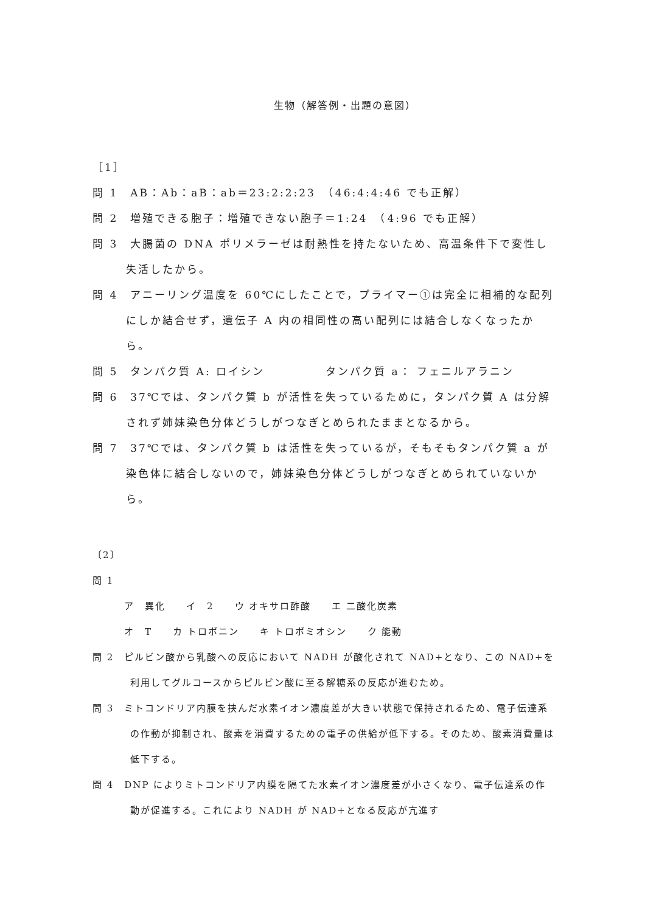生物（解答例・出題の意図）
［1］
問 1　AB：Ab：aB：ab＝23:2:2:23　（46:4:4:46 でも正解）
問 2　増殖できる胞子：増殖できない胞子＝1:24　（4:96 でも正解）
問 3　大腸菌の DNA ポリメラーゼは耐熱性を持たないため、高温条件下で変性し失活したから。
問 4　アニーリング温度を 60℃にしたことで，プライマー①は完全に相補的な配列にしか結合せず，遺伝子 A 内の相同性の高い配列には結合しなくなったから。
問 5　タンパク質 A: ロイシン　　　　　タンパク質 a： フェニルアラニン
問 6　37℃では、タンパク質 b が活性を失っているために，タンパク質 A は分解されず姉妹染色分体どうしがつなぎとめられたままとなるから。
問 7　37℃では、タンパク質 b は活性を失っているが，そもそもタンパク質 a が染色体に結合しないので，姉妹染色分体どうしがつなぎとめられていないから。
〔2〕
問 1
ア　異化　　イ　2　　ウ オキサロ酢酸　　エ 二酸化炭素
オ　T　　カ トロポニン　　キ トロポミオシン　　ク 能動
問 2　ピルビン酸から乳酸への反応において NADH が酸化されて NAD+となり、この NAD+を利用してグルコースからピルビン酸に至る解糖系の反応が進むため。
問 3　ミトコンドリア内膜を挟んだ水素イオン濃度差が大きい状態で保持されるため、電子伝達系の作動が抑制され、酸素を消費するための電子の供給が低下する。そのため、酸素消費量は低下する。
問 4　DNP によりミトコンドリア内膜を隔てた水素イオン濃度差が小さくなり、電子伝達系の作動が促進する。これにより NADH が NAD+となる反応が亢進す